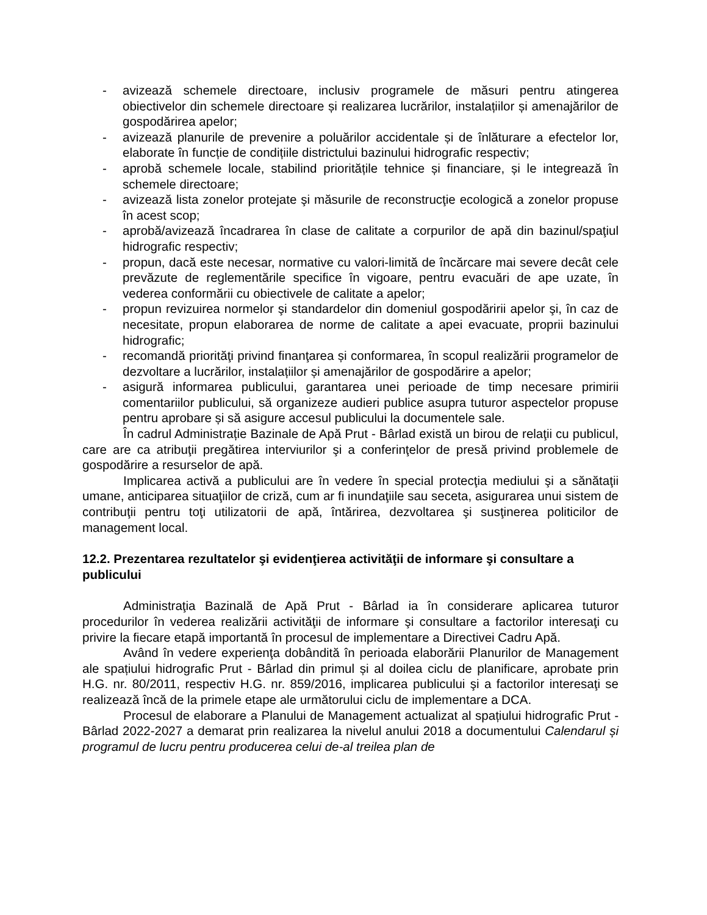- avizează schemele directoare, inclusiv programele de măsuri pentru atingerea obiectivelor din schemele directoare și realizarea lucrărilor, instalațiilor și amenajărilor de gospodărirea apelor;
- avizează planurile de prevenire a poluărilor accidentale și de înlăturare a efectelor lor, elaborate în funcție de condițiile districtului bazinului hidrografic respectiv;
- aprobă schemele locale, stabilind prioritățile tehnice și financiare, și le integrează în schemele directoare;
- avizează lista zonelor protejate şi măsurile de reconstrucţie ecologică a zonelor propuse în acest scop;
- aprobă/avizează încadrarea în clase de calitate a corpurilor de apă din bazinul/spaţiul hidrografic respectiv;
- propun, dacă este necesar, normative cu valori-limită de încărcare mai severe decât cele prevăzute de reglementările specifice în vigoare, pentru evacuări de ape uzate, în vederea conformării cu obiectivele de calitate a apelor;
- propun revizuirea normelor şi standardelor din domeniul gospodăririi apelor şi, în caz de necesitate, propun elaborarea de norme de calitate a apei evacuate, proprii bazinului hidrografic;
- recomandă priorităţi privind finanţarea și conformarea, în scopul realizării programelor de dezvoltare a lucrărilor, instalațiilor și amenajărilor de gospodărire a apelor;
- asigură informarea publicului, garantarea unei perioade de timp necesare primirii comentariilor publicului, să organizeze audieri publice asupra tuturor aspectelor propuse pentru aprobare și să asigure accesul publicului la documentele sale.
În cadrul Administrație Bazinale de Apă Prut - Bârlad există un birou de relaţii cu publicul, care are ca atribuţii pregătirea interviurilor şi a conferinţelor de presă privind problemele de gospodărire a resurselor de apă.
Implicarea activă a publicului are în vedere în special protecţia mediului şi a sănătaţii umane, anticiparea situaţiilor de criză, cum ar fi inundaţiile sau seceta, asigurarea unui sistem de contribuţii pentru toţi utilizatorii de apă, întărirea, dezvoltarea şi susţinerea politicilor de management local.
12.2. Prezentarea rezultatelor şi evidenţierea activităţii de informare şi consultare a publicului
Administraţia Bazinală de Apă Prut - Bârlad ia în considerare aplicarea tuturor procedurilor în vederea realizării activităţii de informare şi consultare a factorilor interesaţi cu privire la fiecare etapă importantă în procesul de implementare a Directivei Cadru Apă.
Având în vedere experienţa dobândită în perioada elaborării Planurilor de Management ale spațiului hidrografic Prut - Bârlad din primul și al doilea ciclu de planificare, aprobate prin H.G. nr. 80/2011, respectiv H.G. nr. 859/2016, implicarea publicului şi a factorilor interesaţi se realizează încă de la primele etape ale următorului ciclu de implementare a DCA.
Procesul de elaborare a Planului de Management actualizat al spațiului hidrografic Prut - Bârlad 2022-2027 a demarat prin realizarea la nivelul anului 2018 a documentului Calendarul și programul de lucru pentru producerea celui de-al treilea plan de